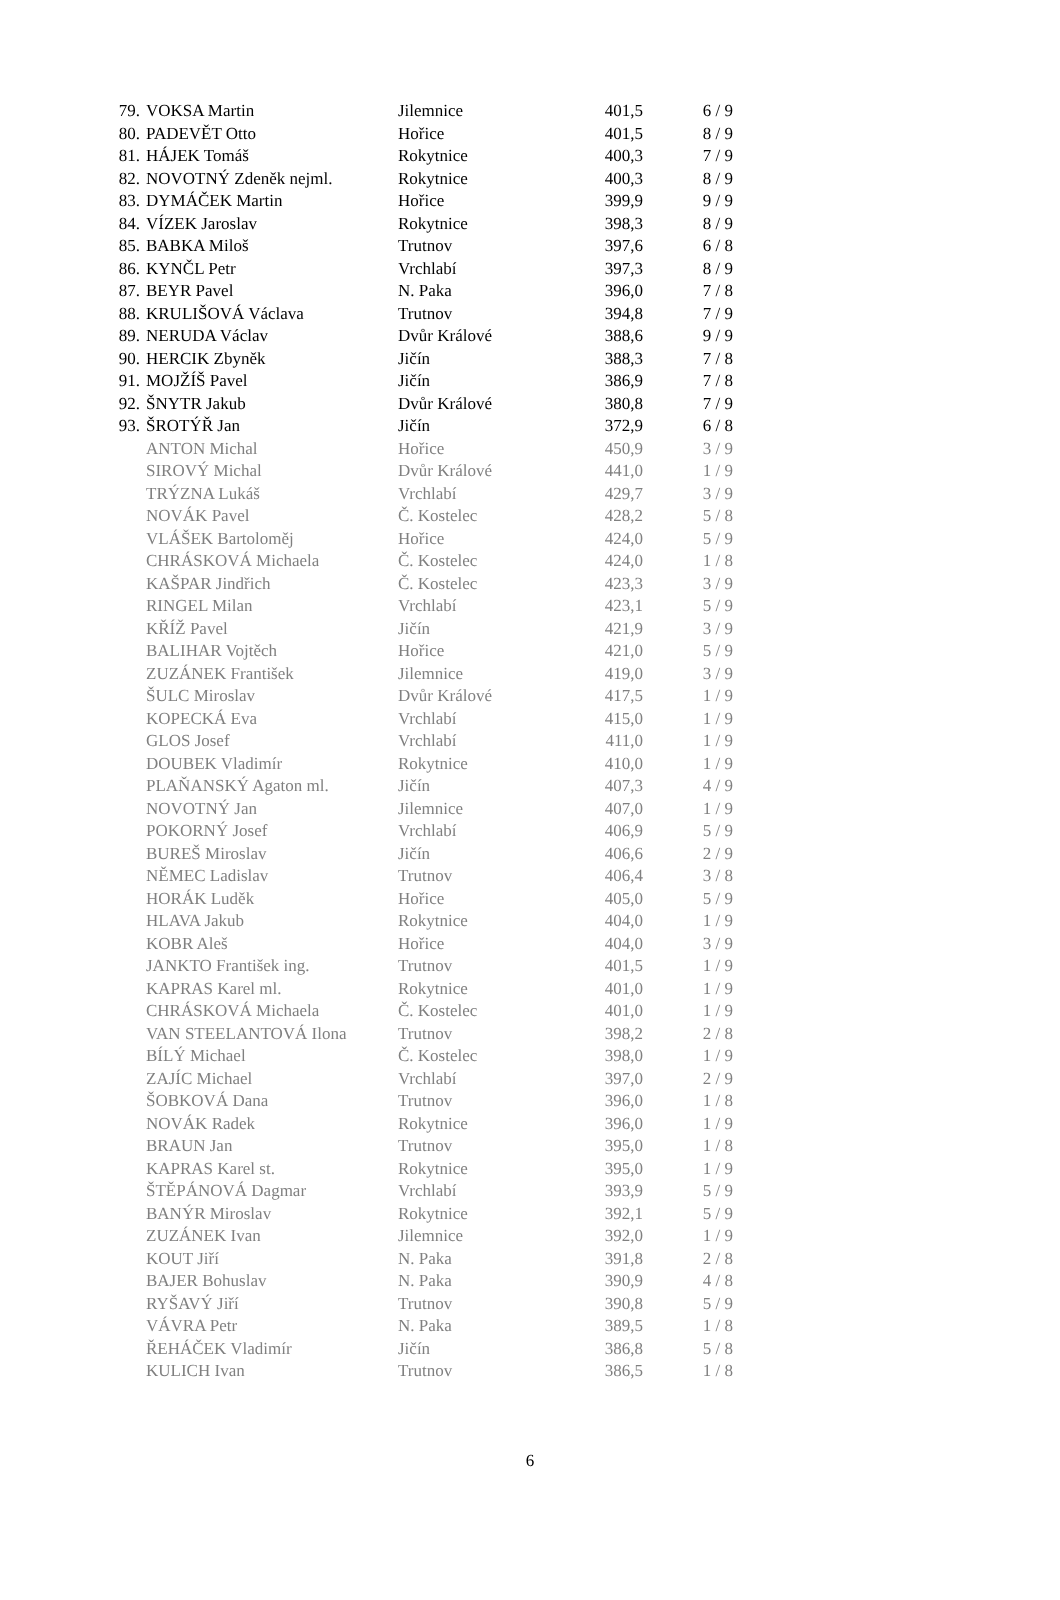| 79. | VOKSA Martin | Jilemnice | 401,5 | 6 / 9 |
| 80. | PADEVĚT Otto | Hořice | 401,5 | 8 / 9 |
| 81. | HÁJEK Tomáš | Rokytnice | 400,3 | 7 / 9 |
| 82. | NOVOTNÝ Zdeněk nejml. | Rokytnice | 400,3 | 8 / 9 |
| 83. | DYMÁČEK Martin | Hořice | 399,9 | 9 / 9 |
| 84. | VÍZEK Jaroslav | Rokytnice | 398,3 | 8 / 9 |
| 85. | BABKA Miloš | Trutnov | 397,6 | 6 / 8 |
| 86. | KYNČL Petr | Vrchlabí | 397,3 | 8 / 9 |
| 87. | BEYR Pavel | N. Paka | 396,0 | 7 / 8 |
| 88. | KRULIŠOVÁ Václava | Trutnov | 394,8 | 7 / 9 |
| 89. | NERUDA Václav | Dvůr Králové | 388,6 | 9 / 9 |
| 90. | HERCIK Zbyněk | Jičín | 388,3 | 7 / 8 |
| 91. | MOJŽÍŠ Pavel | Jičín | 386,9 | 7 / 8 |
| 92. | ŠNYTR Jakub | Dvůr Králové | 380,8 | 7 / 9 |
| 93. | ŠROTÝŘ Jan | Jičín | 372,9 | 6 / 8 |
| | ANTON Michal | Hořice | 450,9 | 3 / 9 |
| | SIROVÝ Michal | Dvůr Králové | 441,0 | 1 / 9 |
| | TRÝZNA Lukáš | Vrchlabí | 429,7 | 3 / 9 |
| | NOVÁK Pavel | Č. Kostelec | 428,2 | 5 / 8 |
| | VLÁŠEK Bartoloměj | Hořice | 424,0 | 5 / 9 |
| | CHRÁSKOVÁ Michaela | Č. Kostelec | 424,0 | 1 / 8 |
| | KAŠPAR Jindřich | Č. Kostelec | 423,3 | 3 / 9 |
| | RINGEL Milan | Vrchlabí | 423,1 | 5 / 9 |
| | KŘÍŽ Pavel | Jičín | 421,9 | 3 / 9 |
| | BALIHAR Vojtěch | Hořice | 421,0 | 5 / 9 |
| | ZUZÁNEK František | Jilemnice | 419,0 | 3 / 9 |
| | ŠULC Miroslav | Dvůr Králové | 417,5 | 1 / 9 |
| | KOPECKÁ Eva | Vrchlabí | 415,0 | 1 / 9 |
| | GLOS Josef | Vrchlabí | 411,0 | 1 / 9 |
| | DOUBEK Vladimír | Rokytnice | 410,0 | 1 / 9 |
| | PLAŇANSKÝ Agaton ml. | Jičín | 407,3 | 4 / 9 |
| | NOVOTNÝ Jan | Jilemnice | 407,0 | 1 / 9 |
| | POKORNÝ Josef | Vrchlabí | 406,9 | 5 / 9 |
| | BUREŠ Miroslav | Jičín | 406,6 | 2 / 9 |
| | NĚMEC Ladislav | Trutnov | 406,4 | 3 / 8 |
| | HORÁK Luděk | Hořice | 405,0 | 5 / 9 |
| | HLAVA Jakub | Rokytnice | 404,0 | 1 / 9 |
| | KOBR Aleš | Hořice | 404,0 | 3 / 9 |
| | JANKTO František ing. | Trutnov | 401,5 | 1 / 9 |
| | KAPRAS Karel ml. | Rokytnice | 401,0 | 1 / 9 |
| | CHRÁSKOVÁ Michaela | Č. Kostelec | 401,0 | 1 / 9 |
| | VAN STEELANTOVÁ Ilona | Trutnov | 398,2 | 2 / 8 |
| | BÍLÝ Michael | Č. Kostelec | 398,0 | 1 / 9 |
| | ZAJÍC Michael | Vrchlabí | 397,0 | 2 / 9 |
| | ŠOBKOVÁ Dana | Trutnov | 396,0 | 1 / 8 |
| | NOVÁK Radek | Rokytnice | 396,0 | 1 / 9 |
| | BRAUN Jan | Trutnov | 395,0 | 1 / 8 |
| | KAPRAS Karel st. | Rokytnice | 395,0 | 1 / 9 |
| | ŠTĚPÁNOVÁ Dagmar | Vrchlabí | 393,9 | 5 / 9 |
| | BANÝR Miroslav | Rokytnice | 392,1 | 5 / 9 |
| | ZUZÁNEK Ivan | Jilemnice | 392,0 | 1 / 9 |
| | KOUT Jiří | N. Paka | 391,8 | 2 / 8 |
| | BAJER Bohuslav | N. Paka | 390,9 | 4 / 8 |
| | RYŠAVÝ Jiří | Trutnov | 390,8 | 5 / 9 |
| | VÁVRA Petr | N. Paka | 389,5 | 1 / 8 |
| | ŘEHÁČEK Vladimír | Jičín | 386,8 | 5 / 8 |
| | KULICH Ivan | Trutnov | 386,5 | 1 / 8 |
6